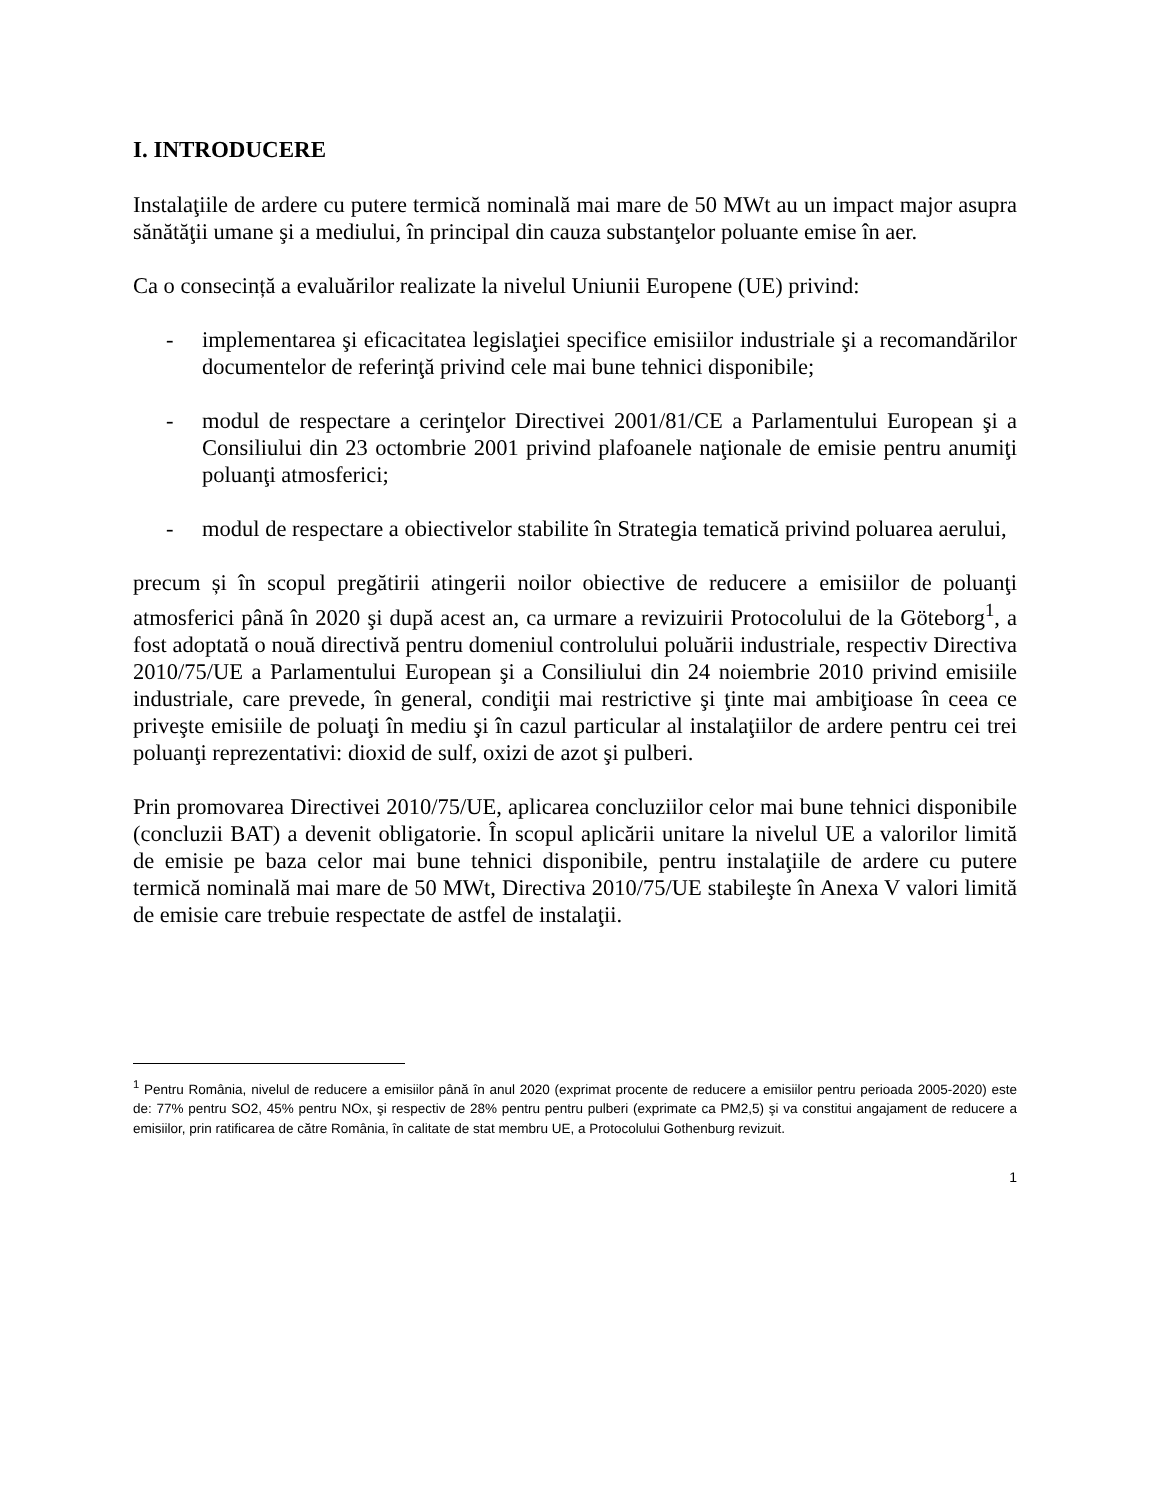I. INTRODUCERE
Instalaţiile de ardere cu putere termică nominală mai mare de 50 MWt au un impact major asupra sănătăţii umane şi a mediului, în principal din cauza substanţelor poluante emise în aer.
Ca o consecință a evaluărilor realizate la nivelul Uniunii Europene (UE) privind:
- implementarea şi eficacitatea legislaţiei specifice emisiilor industriale şi a recomandărilor documentelor de referinţă privind cele mai bune tehnici disponibile;
- modul de respectare a cerinţelor Directivei 2001/81/CE a Parlamentului European şi a Consiliului din 23 octombrie 2001 privind plafoanele naţionale de emisie pentru anumiţi poluanţi atmosferici;
- modul de respectare a obiectivelor stabilite în Strategia tematică privind poluarea aerului,
precum și în scopul pregătirii atingerii noilor obiective de reducere a emisiilor de poluanţi atmosferici până în 2020 şi după acest an, ca urmare a revizuirii Protocolului de la Göteborg<sup>1</sup>, a fost adoptată o nouă directivă pentru domeniul controlului poluării industriale, respectiv Directiva 2010/75/UE a Parlamentului European şi a Consiliului din 24 noiembrie 2010 privind emisiile industriale, care prevede, în general, condiţii mai restrictive şi ţinte mai ambiţioase în ceea ce priveşte emisiile de poluaţi în mediu şi în cazul particular al instalaţiilor de ardere pentru cei trei poluanţi reprezentativi: dioxid de sulf, oxizi de azot şi pulberi.
Prin promovarea Directivei 2010/75/UE, aplicarea concluziilor celor mai bune tehnici disponibile (concluzii BAT) a devenit obligatorie. În scopul aplicării unitare la nivelul UE a valorilor limită de emisie pe baza celor mai bune tehnici disponibile, pentru instalaţiile de ardere cu putere termică nominală mai mare de 50 MWt, Directiva 2010/75/UE stabileşte în Anexa V valori limită de emisie care trebuie respectate de astfel de instalaţii.
<sup>1</sup> Pentru România, nivelul de reducere a emisiilor până în anul 2020 (exprimat procente de reducere a emisiilor pentru perioada 2005-2020) este de: 77% pentru SO2, 45% pentru NOx, şi respectiv de 28% pentru pentru pulberi (exprimate ca PM2,5) şi va constitui angajament de reducere a emisiilor, prin ratificarea de către România, în calitate de stat membru UE, a Protocolului Gothenburg revizuit.
1